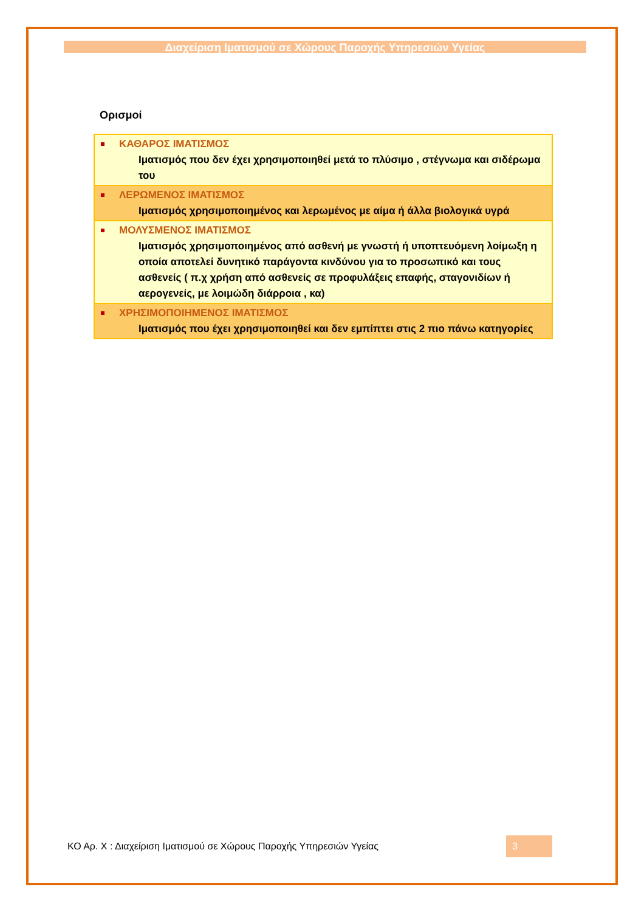Διαχείριση Ιματισμού σε Χώρους Παροχής Υπηρεσιών Υγείας
Ορισμοί
| ΚΑΘΑΡΟΣ ΙΜΑΤΙΣΜΟΣ Ιματισμός που δεν έχει χρησιμοποιηθεί μετά το πλύσιμο , στέγνωμα και σιδέρωμα του |
| ΛΕΡΩΜΕΝΟΣ ΙΜΑΤΙΣΜΟΣ Ιματισμός χρησιμοποιημένος και λερωμένος με αίμα ή άλλα βιολογικά υγρά |
| ΜΟΛΥΣΜΕΝΟΣ ΙΜΑΤΙΣΜΟΣ Ιματισμός χρησιμοποιημένος από ασθενή με γνωστή ή υποπτευόμενη λοίμωξη η οποία αποτελεί δυνητικό παράγοντα κινδύνου για το προσωπικό και τους ασθενείς ( π.χ χρήση από ασθενείς σε προφυλάξεις επαφής, σταγονιδίων ή αερογενείς, με λοιμώδη διάρροια , κα) |
| ΧΡΗΣΙΜΟΠΟΙΗΜΕΝΟΣ ΙΜΑΤΙΣΜΟΣ Ιματισμός που έχει χρησιμοποιηθεί και δεν εμπίπτει στις 2 πιο πάνω κατηγορίες |
ΚΟ Αρ. Χ : Διαχείριση Ιματισμού σε Χώρους Παροχής Υπηρεσιών Υγείας 3